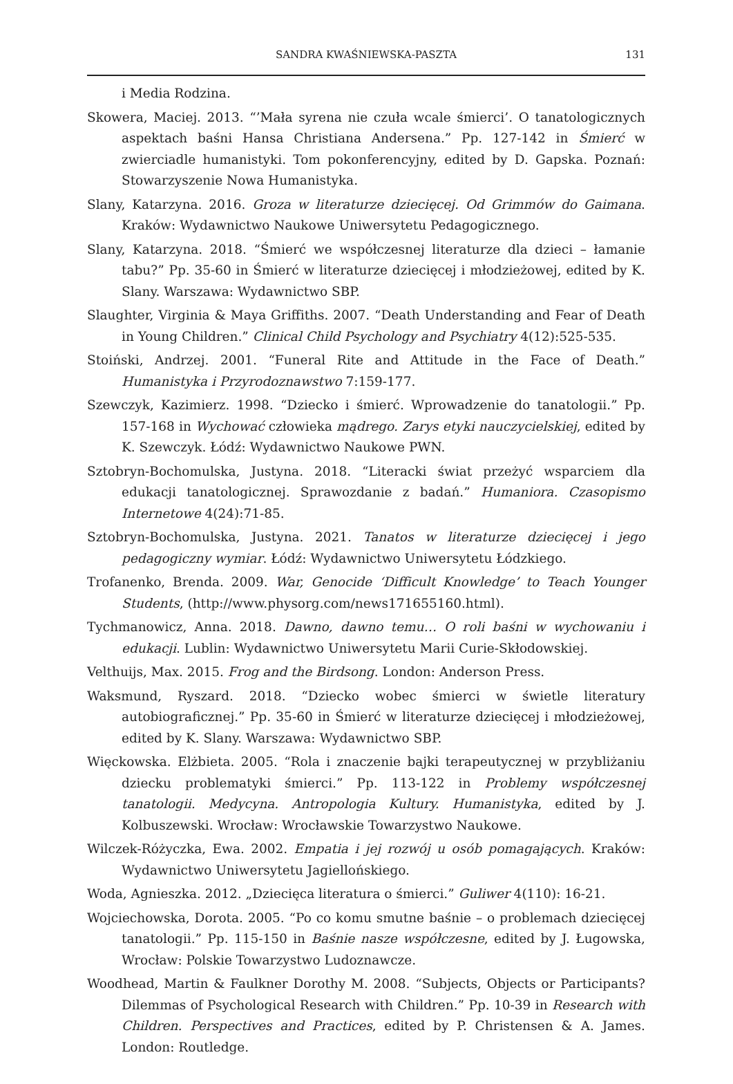SANDRA KWAŚNIEWSKA-PASZTA
131
i Media Rodzina.
Skowera, Maciej. 2013. “’Mała syrena nie czuła wcale śmierci’. O tanatologicznych aspektach baśni Hansa Christiana Andersena.” Pp. 127-142 in Śmierć w zwierciadle humanistyki. Tom pokonferencyjny, edited by D. Gapska. Poznań: Stowarzyszenie Nowa Humanistyka.
Slany, Katarzyna. 2016. Groza w literaturze dziecięcej. Od Grimmów do Gaimana. Kraków: Wydawnictwo Naukowe Uniwersytetu Pedagogicznego.
Slany, Katarzyna. 2018. “Śmierć we współczesnej literaturze dla dzieci – łamanie tabu?” Pp. 35-60 in Śmierć w literaturze dziecięcej i młodzieżowej, edited by K. Slany. Warszawa: Wydawnictwo SBP.
Slaughter, Virginia & Maya Griffiths. 2007. “Death Understanding and Fear of Death in Young Children.” Clinical Child Psychology and Psychiatry 4(12):525-535.
Stoiński, Andrzej. 2001. “Funeral Rite and Attitude in the Face of Death.” Humanistyka i Przyrodoznawstwo 7:159-177.
Szewczyk, Kazimierz. 1998. “Dziecko i śmierć. Wprowadzenie do tanatologii.” Pp. 157-168 in Wychować człowieka mądrego. Zarys etyki nauczycielskiej, edited by K. Szewczyk. Łódź: Wydawnictwo Naukowe PWN.
Sztobryn-Bochomulska, Justyna. 2018. “Literacki świat przeżyć wsparciem dla edukacji tanatologicznej. Sprawozdanie z badań.” Humaniora. Czasopismo Internetowe 4(24):71-85.
Sztobryn-Bochomulska, Justyna. 2021. Tanatos w literaturze dziecięcej i jego pedagogiczny wymiar. Łódź: Wydawnictwo Uniwersytetu Łódzkiego.
Trofanenko, Brenda. 2009. War, Genocide ‘Difficult Knowledge’ to Teach Younger Students, (http://www.physorg.com/news171655160.html).
Tychmanowicz, Anna. 2018. Dawno, dawno temu… O roli baśni w wychowaniu i edukacji. Lublin: Wydawnictwo Uniwersytetu Marii Curie-Skłodowskiej.
Velthuijs, Max. 2015. Frog and the Birdsong. London: Anderson Press.
Waksmund, Ryszard. 2018. “Dziecko wobec śmierci w świetle literatury autobiograficznej.” Pp. 35-60 in Śmierć w literaturze dziecięcej i młodzieżowej, edited by K. Slany. Warszawa: Wydawnictwo SBP.
Więckowska. Elżbieta. 2005. “Rola i znaczenie bajki terapeutycznej w przybliżaniu dziecku problematyki śmierci.” Pp. 113-122 in Problemy współczesnej tanatologii. Medycyna. Antropologia Kultury. Humanistyka, edited by J. Kolbuszewski. Wrocław: Wrocławskie Towarzystwo Naukowe.
Wilczek-Różyczka, Ewa. 2002. Empatia i jej rozwój u osób pomagających. Kraków: Wydawnictwo Uniwersytetu Jagiellońskiego.
Woda, Agnieszka. 2012. „Dziecięca literatura o śmierci.” Guliwer 4(110): 16-21.
Wojciechowska, Dorota. 2005. “Po co komu smutne baśnie – o problemach dziecięcej tanatologii.” Pp. 115-150 in Baśnie nasze współczesne, edited by J. Ługowska, Wrocław: Polskie Towarzystwo Ludoznawcze.
Woodhead, Martin & Faulkner Dorothy M. 2008. “Subjects, Objects or Participants? Dilemmas of Psychological Research with Children.” Pp. 10-39 in Research with Children. Perspectives and Practices, edited by P. Christensen & A. James. London: Routledge.